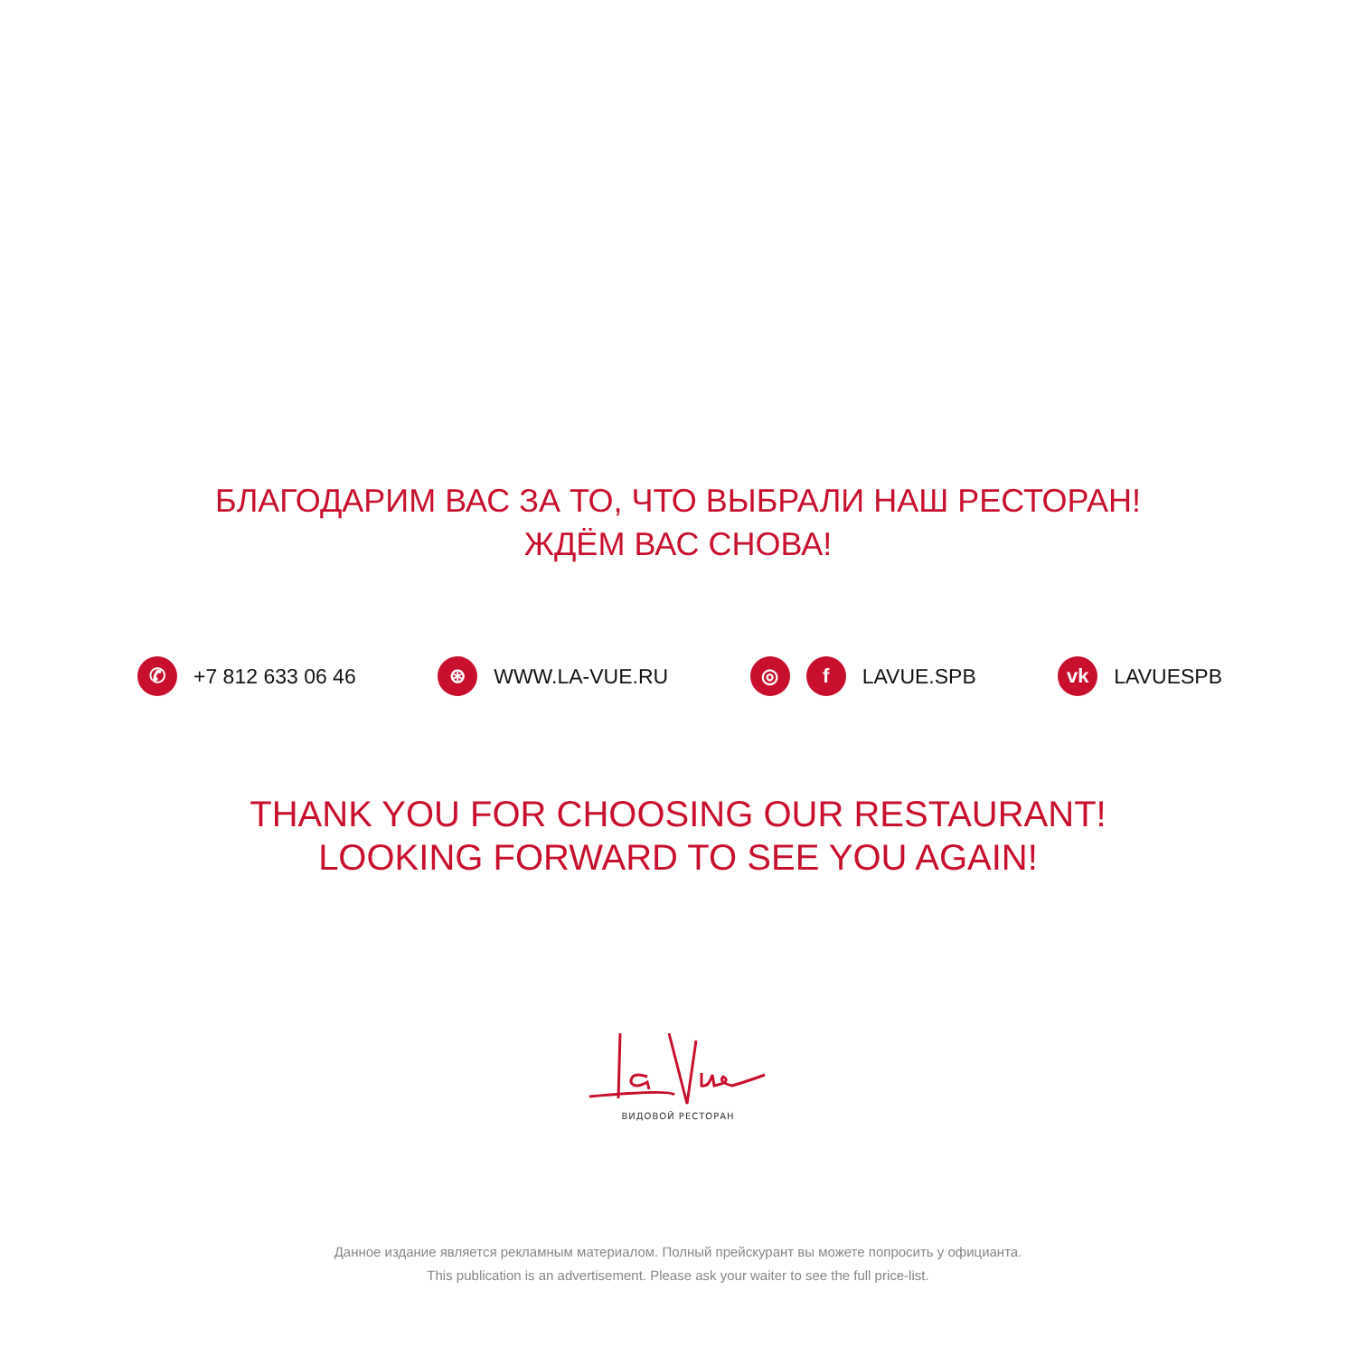БЛАГОДАРИМ ВАС ЗА ТО, ЧТО ВЫБРАЛИ НАШ РЕСТОРАН!
ЖДЁМ ВАС СНОВА!
✆ +7 812 633 06 46
⊛ WWW.LA-VUE.RU
◎ f LAVUE.SPB
vk LAVUESPB
THANK YOU FOR CHOOSING OUR RESTAURANT!
LOOKING FORWARD TO SEE YOU AGAIN!
ВИДОВОЙ РЕСТОРАН
Данное издание является рекламным материалом. Полный прейскурант вы можете попросить у официанта.
This publication is an advertisement. Please ask your waiter to see the full price-list.